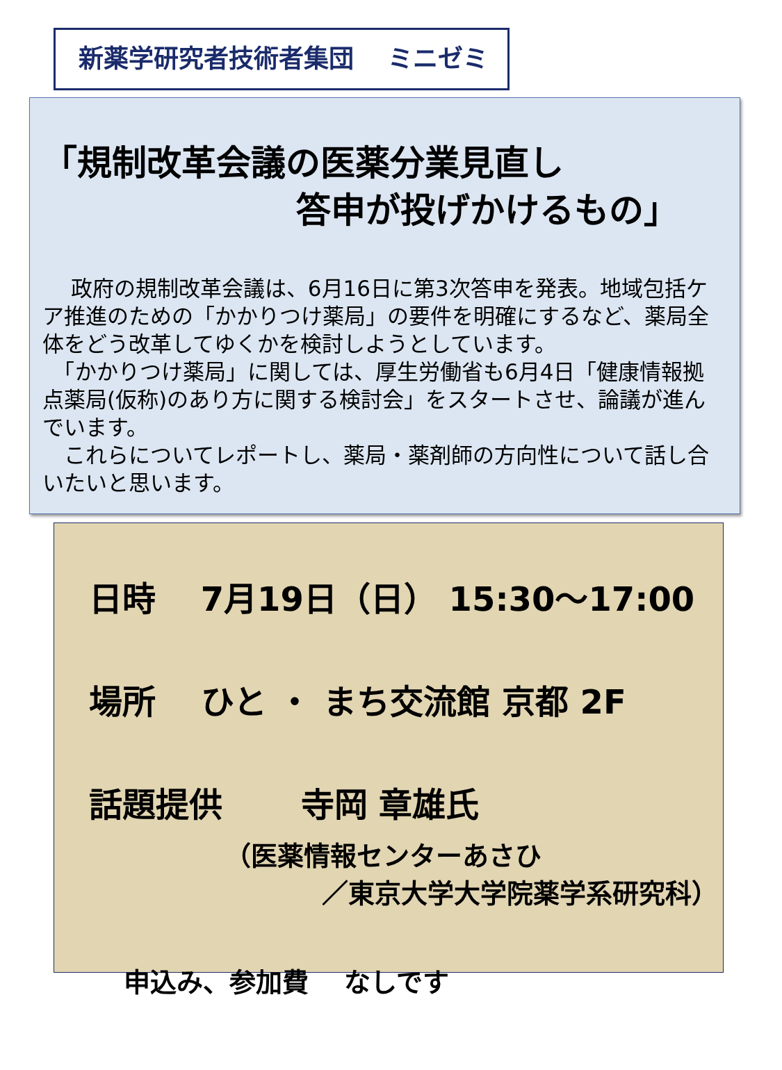新薬学研究者技術者集団　 ミニゼミ
「規制改革会議の医薬分業見直し
答申が投げかけるもの」
　 政府の規制改革会議は、6月16日に第3次答申を発表。地域包括ケア推進のための「かかりつけ薬局」の要件を明確にするなど、薬局全体をどう改革してゆくかを検討しようとしています。
　「かかりつけ薬局」に関しては、厚生労働省も6月4日「健康情報拠点薬局(仮称)のあり方に関する検討会」をスタートさせ、論議が進んでいます。
　これらについてレポートし、薬局・薬剤師の方向性について話し合いたいと思います。
日時　 7月19日（日） 15:30～17:00
場所　 ひと ・ まち交流館 京都 2F
話題提供　　 寺岡 章雄氏
（医薬情報センターあさひ
／東京大学大学院薬学系研究科）
申込み、参加費　 なしです